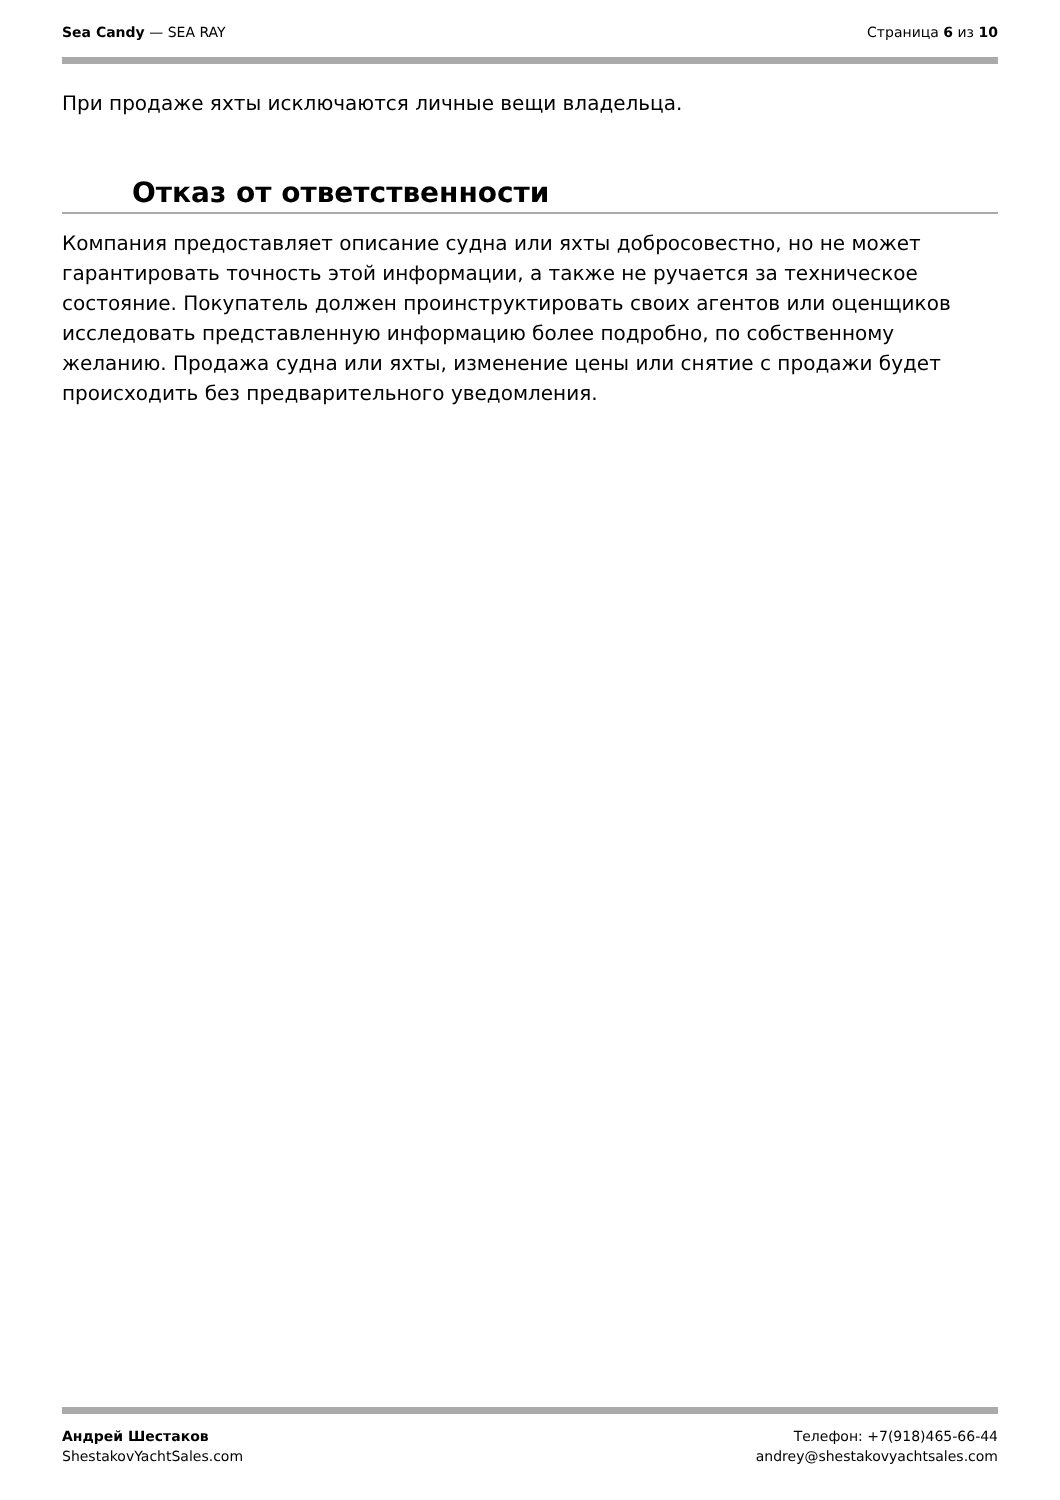Sea Candy — SEA RAY Страница 6 из 10
При продаже яхты исключаются личные вещи владельца.
Отказ от ответственности
Компания предоставляет описание судна или яхты добросовестно, но не может гарантировать точность этой информации, а также не ручается за техническое состояние. Покупатель должен проинструктировать своих агентов или оценщиков исследовать представленную информацию более подробно, по собственному желанию. Продажа судна или яхты, изменение цены или снятие с продажи будет происходить без предварительного уведомления.
Андрей Шестаков
ShestakovYachtSales.com
Телефон: +7(918)465-66-44
andrey@shestakovyachtsales.com